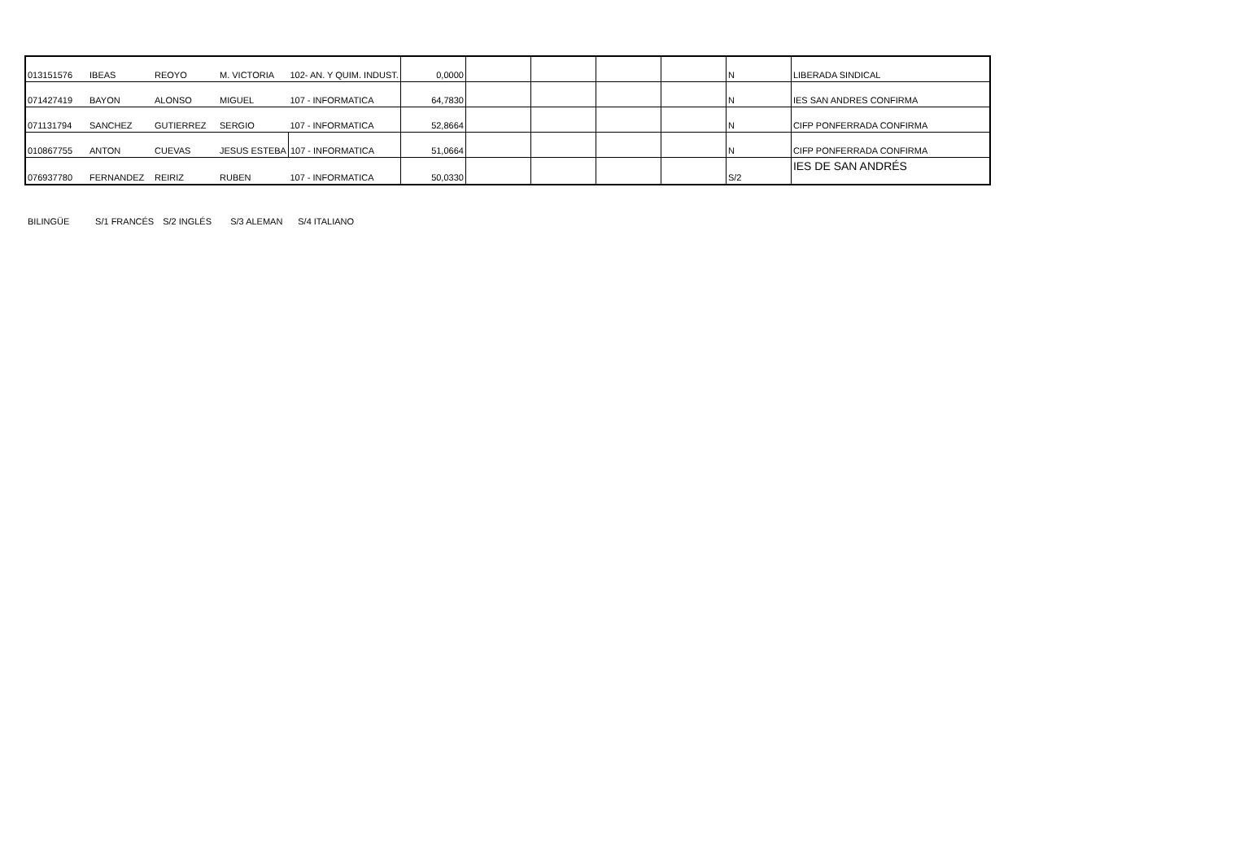| 013151576 | IBEAS | REOYO | M. VICTORIA | 102- AN. Y QUIM. INDUST. | 0,0000 | | | | | N | LIBERADA SINDICAL |
| 071427419 | BAYON | ALONSO | MIGUEL | 107 - INFORMATICA | 64,7830 | | | | | N | IES SAN ANDRES CONFIRMA |
| 071131794 | SANCHEZ | GUTIERREZ | SERGIO | 107 - INFORMATICA | 52,8664 | | | | | N | CIFP PONFERRADA CONFIRMA |
| 010867755 | ANTON | CUEVAS | JESUS ESTEBA | 107 - INFORMATICA | 51,0664 | | | | | N | CIFP PONFERRADA CONFIRMA |
| 076937780 | FERNANDEZ | REIRIZ | RUBEN | 107 - INFORMATICA | 50,0330 | | | | | S/2 | IES DE SAN ANDRÉS |
BILINGÜE S/1 FRANCÉS S/2 INGLÉS S/3 ALEMAN S/4 ITALIANO